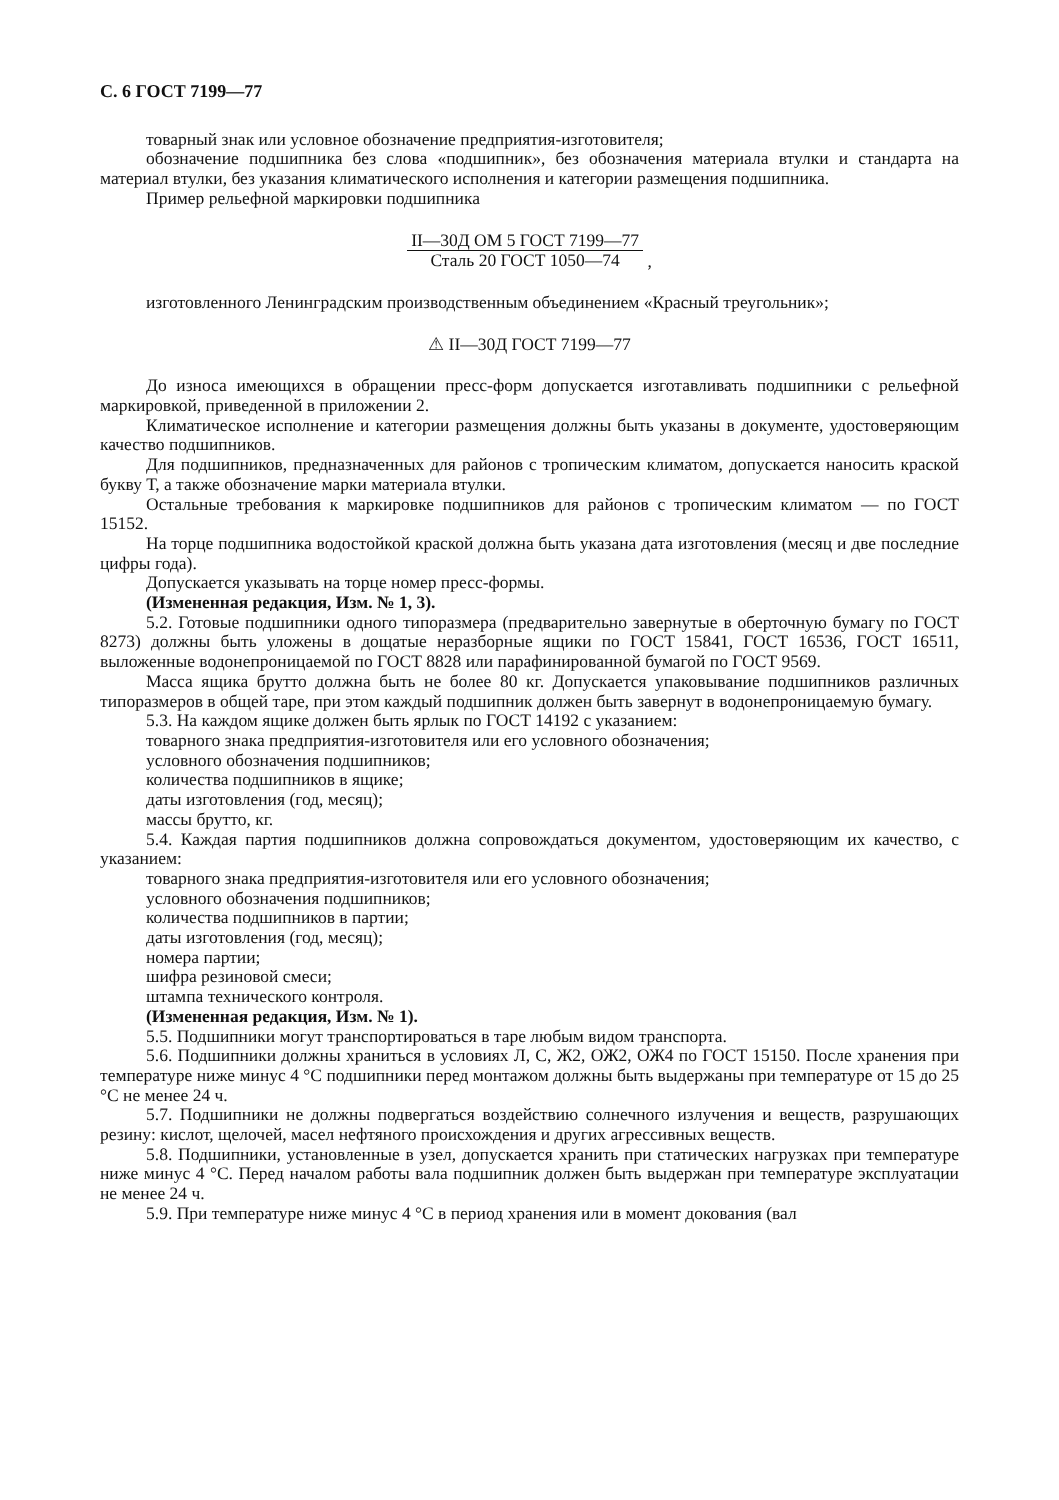С. 6 ГОСТ 7199—77
товарный знак или условное обозначение предприятия-изготовителя;
обозначение подшипника без слова «подшипник», без обозначения материала втулки и стандарта на материал втулки, без указания климатического исполнения и категории размещения подшипника.
Пример рельефной маркировки подшипника
II—30Д ОМ 5 ГОСТ 7199—77 Сталь 20 ГОСТ 1050—74 ,
изготовленного Ленинградским производственным объединением «Красный треугольник»;
⚠ II—30Д ГОСТ 7199—77
До износа имеющихся в обращении пресс-форм допускается изготавливать подшипники с рельефной маркировкой, приведенной в приложении 2.
Климатическое исполнение и категории размещения должны быть указаны в документе, удостоверяющим качество подшипников.
Для подшипников, предназначенных для районов с тропическим климатом, допускается наносить краской букву Т, а также обозначение марки материала втулки.
Остальные требования к маркировке подшипников для районов с тропическим климатом — по ГОСТ 15152.
На торце подшипника водостойкой краской должна быть указана дата изготовления (месяц и две последние цифры года).
Допускается указывать на торце номер пресс-формы.
(Измененная редакция, Изм. № 1, 3).
5.2. Готовые подшипники одного типоразмера (предварительно завернутые в оберточную бумагу по ГОСТ 8273) должны быть уложены в дощатые неразборные ящики по ГОСТ 15841, ГОСТ 16536, ГОСТ 16511, выложенные водонепроницаемой по ГОСТ 8828 или парафинированной бумагой по ГОСТ 9569.
Масса ящика брутто должна быть не более 80 кг. Допускается упаковывание подшипников различных типоразмеров в общей таре, при этом каждый подшипник должен быть завернут в водонепроницаемую бумагу.
5.3. На каждом ящике должен быть ярлык по ГОСТ 14192 с указанием:
товарного знака предприятия-изготовителя или его условного обозначения;
условного обозначения подшипников;
количества подшипников в ящике;
даты изготовления (год, месяц);
массы брутто, кг.
5.4. Каждая партия подшипников должна сопровождаться документом, удостоверяющим их качество, с указанием:
товарного знака предприятия-изготовителя или его условного обозначения;
условного обозначения подшипников;
количества подшипников в партии;
даты изготовления (год, месяц);
номера партии;
шифра резиновой смеси;
штампа технического контроля.
(Измененная редакция, Изм. № 1).
5.5. Подшипники могут транспортироваться в таре любым видом транспорта.
5.6. Подшипники должны храниться в условиях Л, С, Ж2, ОЖ2, ОЖ4 по ГОСТ 15150. После хранения при температуре ниже минус 4 °С подшипники перед монтажом должны быть выдержаны при температуре от 15 до 25 °С не менее 24 ч.
5.7. Подшипники не должны подвергаться воздействию солнечного излучения и веществ, разрушающих резину: кислот, щелочей, масел нефтяного происхождения и других агрессивных веществ.
5.8. Подшипники, установленные в узел, допускается хранить при статических нагрузках при температуре ниже минус 4 °С. Перед началом работы вала подшипник должен быть выдержан при температуре эксплуатации не менее 24 ч.
5.9. При температуре ниже минус 4 °С в период хранения или в момент докования (вал